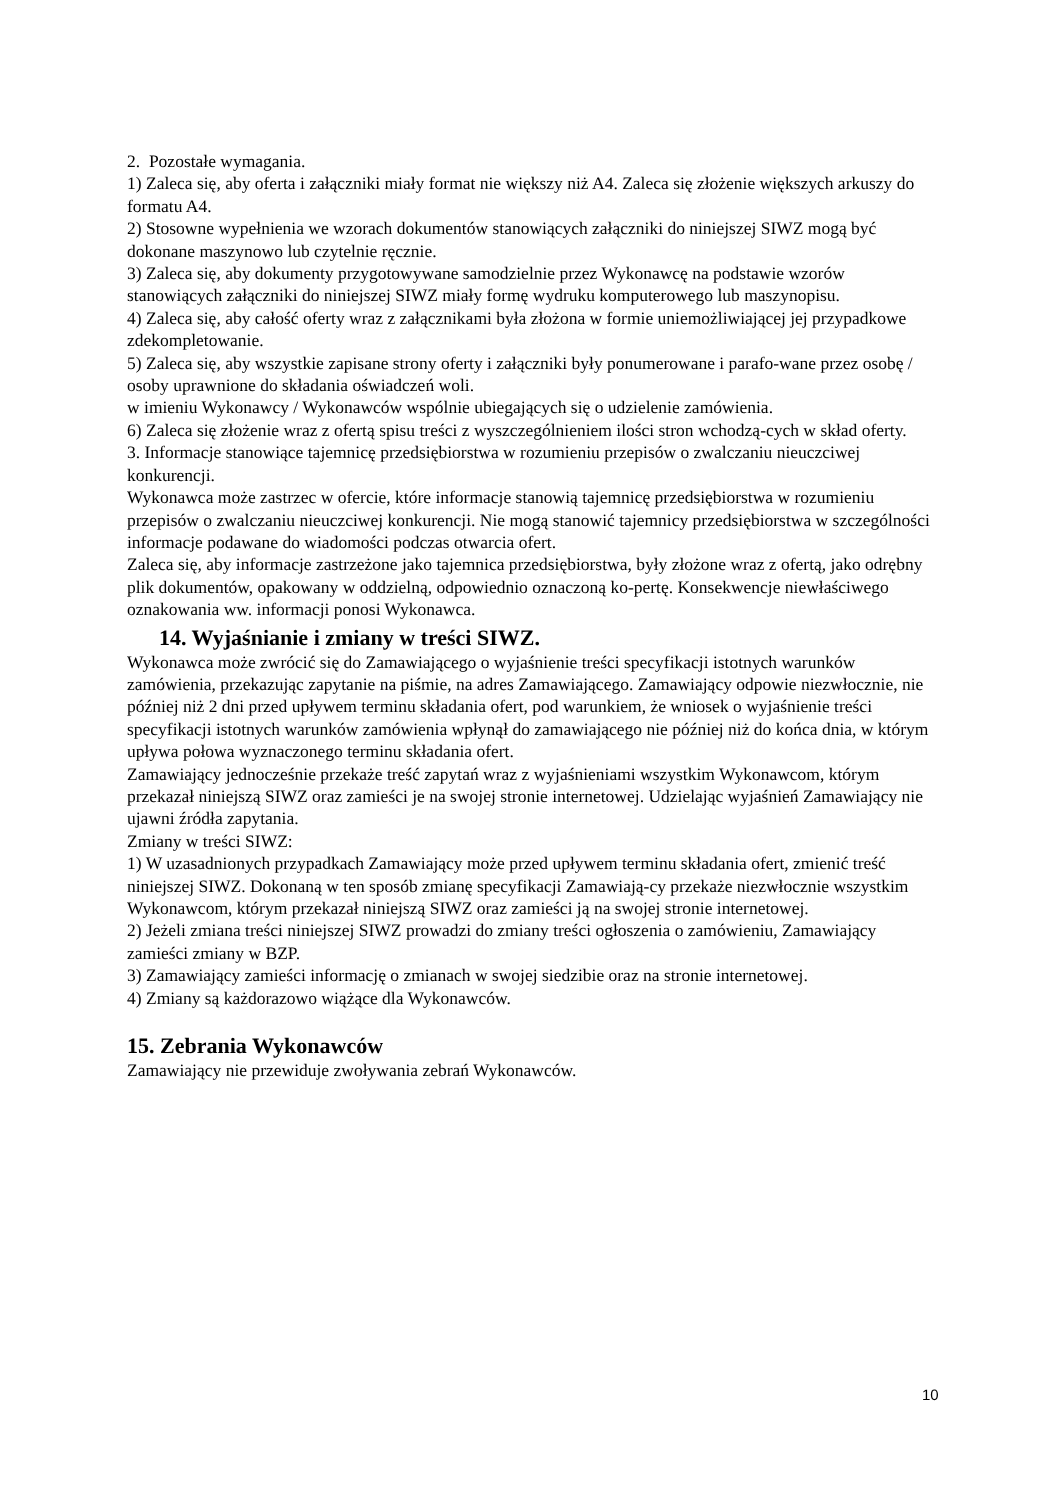2. Pozostałe wymagania.
1) Zaleca się, aby oferta i załączniki miały format nie większy niż A4. Zaleca się złożenie większych arkuszy do formatu A4.
2) Stosowne wypełnienia we wzorach dokumentów stanowiących załączniki do niniejszej SIWZ mogą być dokonane maszynowo lub czytelnie ręcznie.
3) Zaleca się, aby dokumenty przygotowywane samodzielnie przez Wykonawcę na podstawie wzorów stanowiących załączniki do niniejszej SIWZ miały formę wydruku komputerowego lub maszynopisu.
4) Zaleca się, aby całość oferty wraz z załącznikami była złożona w formie uniemożliwiającej jej przypadkowe zdekompletowanie.
5) Zaleca się, aby wszystkie zapisane strony oferty i załączniki były ponumerowane i parafo-wane przez osobę / osoby uprawnione do składania oświadczeń woli.
w imieniu Wykonawcy / Wykonawców wspólnie ubiegających się o udzielenie zamówienia.
6) Zaleca się złożenie wraz z ofertą spisu treści z wyszczególnieniem ilości stron wchodzą-cych w skład oferty.
3. Informacje stanowiące tajemnicę przedsiębiorstwa w rozumieniu przepisów o zwalczaniu nieuczciwej konkurencji.
Wykonawca może zastrzec w ofercie, które informacje stanowią tajemnicę przedsiębiorstwa w rozumieniu przepisów o zwalczaniu nieuczciwej konkurencji. Nie mogą stanowić tajemnicy przedsiębiorstwa w szczególności informacje podawane do wiadomości podczas otwarcia ofert.
Zaleca się, aby informacje zastrzeżone jako tajemnica przedsiębiorstwa, były złożone wraz z ofertą, jako odrębny plik dokumentów, opakowany w oddzielną, odpowiednio oznaczoną ko-pertę. Konsekwencje niewłaściwego oznakowania ww. informacji ponosi Wykonawca.
14. Wyjaśnianie i zmiany w treści SIWZ.
Wykonawca może zwrócić się do Zamawiającego o wyjaśnienie treści specyfikacji istotnych warunków zamówienia, przekazując zapytanie na piśmie, na adres Zamawiającego. Zamawiający odpowie niezwłocznie, nie później niż 2 dni przed upływem terminu składania ofert, pod warunkiem, że wniosek o wyjaśnienie treści specyfikacji istotnych warunków zamówienia wpłynął do zamawiającego nie później niż do końca dnia, w którym upływa połowa wyznaczonego terminu składania ofert.
Zamawiający jednocześnie przekaże treść zapytań wraz z wyjaśnieniami wszystkim Wykonawcom, którym przekazał niniejszą SIWZ oraz zamieści je na swojej stronie internetowej. Udzielając wyjaśnień Zamawiający nie ujawni źródła zapytania.
Zmiany w treści SIWZ:
1) W uzasadnionych przypadkach Zamawiający może przed upływem terminu składania ofert, zmienić treść niniejszej SIWZ. Dokonaną w ten sposób zmianę specyfikacji Zamawiają-cy przekaże niezwłocznie wszystkim Wykonawcom, którym przekazał niniejszą SIWZ oraz zamieści ją na swojej stronie internetowej.
2) Jeżeli zmiana treści niniejszej SIWZ prowadzi do zmiany treści ogłoszenia o zamówieniu, Zamawiający zamieści zmiany w BZP.
3) Zamawiający zamieści informację o zmianach w swojej siedzibie oraz na stronie internetowej.
4) Zmiany są każdorazowo wiążące dla Wykonawców.
15. Zebrania Wykonawców
Zamawiający nie przewiduje zwoływania zebrań Wykonawców.
10